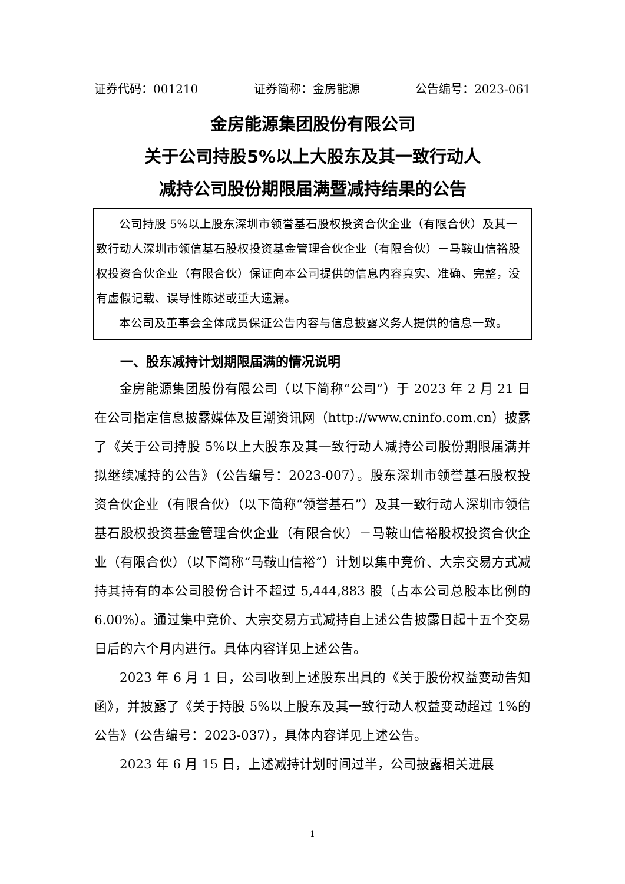证券代码：001210 证券简称：金房能源 公告编号：2023-061
金房能源集团股份有限公司
关于公司持股5%以上大股东及其一致行动人
减持公司股份期限届满暨减持结果的公告
公司持股 5%以上股东深圳市领誉基石股权投资合伙企业（有限合伙）及其一致行动人深圳市领信基石股权投资基金管理合伙企业（有限合伙）－马鞍山信裕股权投资合伙企业（有限合伙）保证向本公司提供的信息内容真实、准确、完整，没有虚假记载、误导性陈述或重大遗漏。
本公司及董事会全体成员保证公告内容与信息披露义务人提供的信息一致。
一、股东减持计划期限届满的情况说明
金房能源集团股份有限公司（以下简称“公司”）于 2023 年 2 月 21 日在公司指定信息披露媒体及巨潮资讯网（http://www.cninfo.com.cn）披露了《关于公司持股 5%以上大股东及其一致行动人减持公司股份期限届满并拟继续减持的公告》（公告编号：2023-007）。股东深圳市领誉基石股权投资合伙企业（有限合伙）（以下简称“领誉基石”）及其一致行动人深圳市领信基石股权投资基金管理合伙企业（有限合伙）－马鞍山信裕股权投资合伙企业（有限合伙）（以下简称“马鞍山信裕”）计划以集中竞价、大宗交易方式减持其持有的本公司股份合计不超过 5,444,883 股（占本公司总股本比例的 6.00%）。通过集中竞价、大宗交易方式减持自上述公告披露日起十五个交易日后的六个月内进行。具体内容详见上述公告。
2023 年 6 月 1 日，公司收到上述股东出具的《关于股份权益变动告知函》，并披露了《关于持股 5%以上股东及其一致行动人权益变动超过 1%的公告》（公告编号：2023-037），具体内容详见上述公告。
2023 年 6 月 15 日，上述减持计划时间过半，公司披露相关进展
1